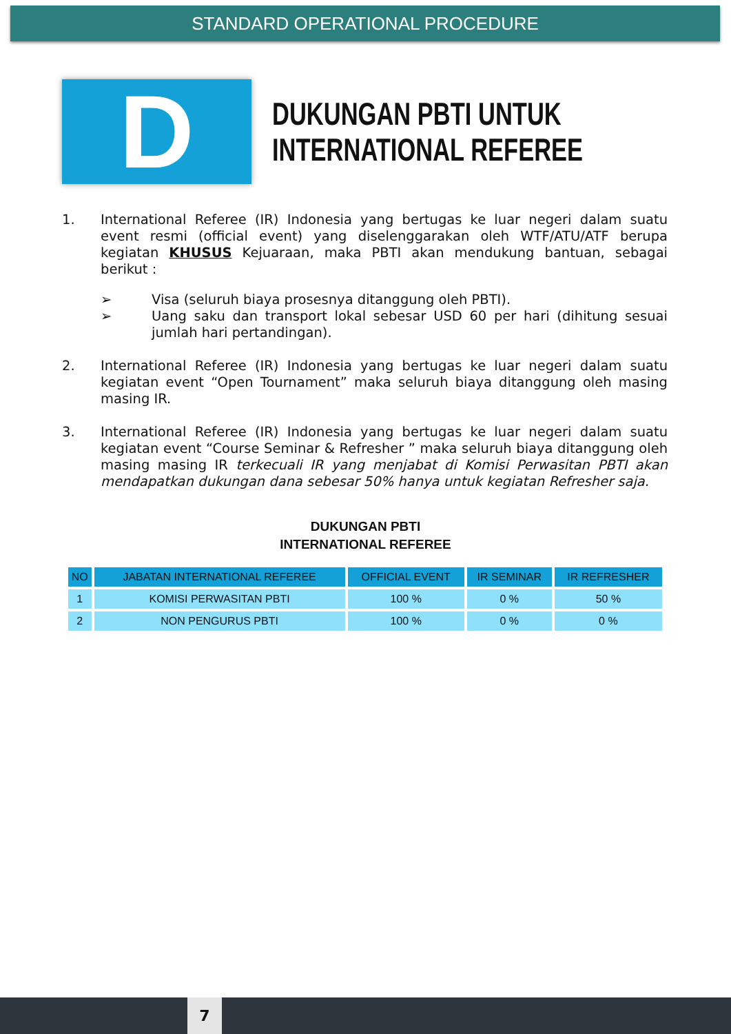STANDARD OPERATIONAL PROCEDURE
D
DUKUNGAN PBTI UNTUK
INTERNATIONAL REFEREE
1. International Referee (IR) Indonesia yang bertugas ke luar negeri dalam suatu event resmi (official event) yang diselenggarakan oleh WTF/ATU/ATF berupa kegiatan KHUSUS Kejuaraan, maka PBTI akan mendukung bantuan, sebagai berikut :
➢ Visa (seluruh biaya prosesnya ditanggung oleh PBTI).
➢ Uang saku dan transport lokal sebesar USD 60 per hari (dihitung sesuai jumlah hari pertandingan).
2. International Referee (IR) Indonesia yang bertugas ke luar negeri dalam suatu kegiatan event “Open Tournament” maka seluruh biaya ditanggung oleh masing masing IR.
3. International Referee (IR) Indonesia yang bertugas ke luar negeri dalam suatu kegiatan event “Course Seminar & Refresher ” maka seluruh biaya ditanggung oleh masing masing IR terkecuali IR yang menjabat di Komisi Perwasitan PBTI akan mendapatkan dukungan dana sebesar 50% hanya untuk kegiatan Refresher saja.
DUKUNGAN PBTI
INTERNATIONAL REFEREE
| NO | JABATAN INTERNATIONAL REFEREE | OFFICIAL EVENT | IR SEMINAR | IR REFRESHER |
| --- | --- | --- | --- | --- |
| 1 | KOMISI PERWASITAN PBTI | 100 % | 0 % | 50 % |
| 2 | NON PENGURUS PBTI | 100 % | 0 % | 0 % |
7